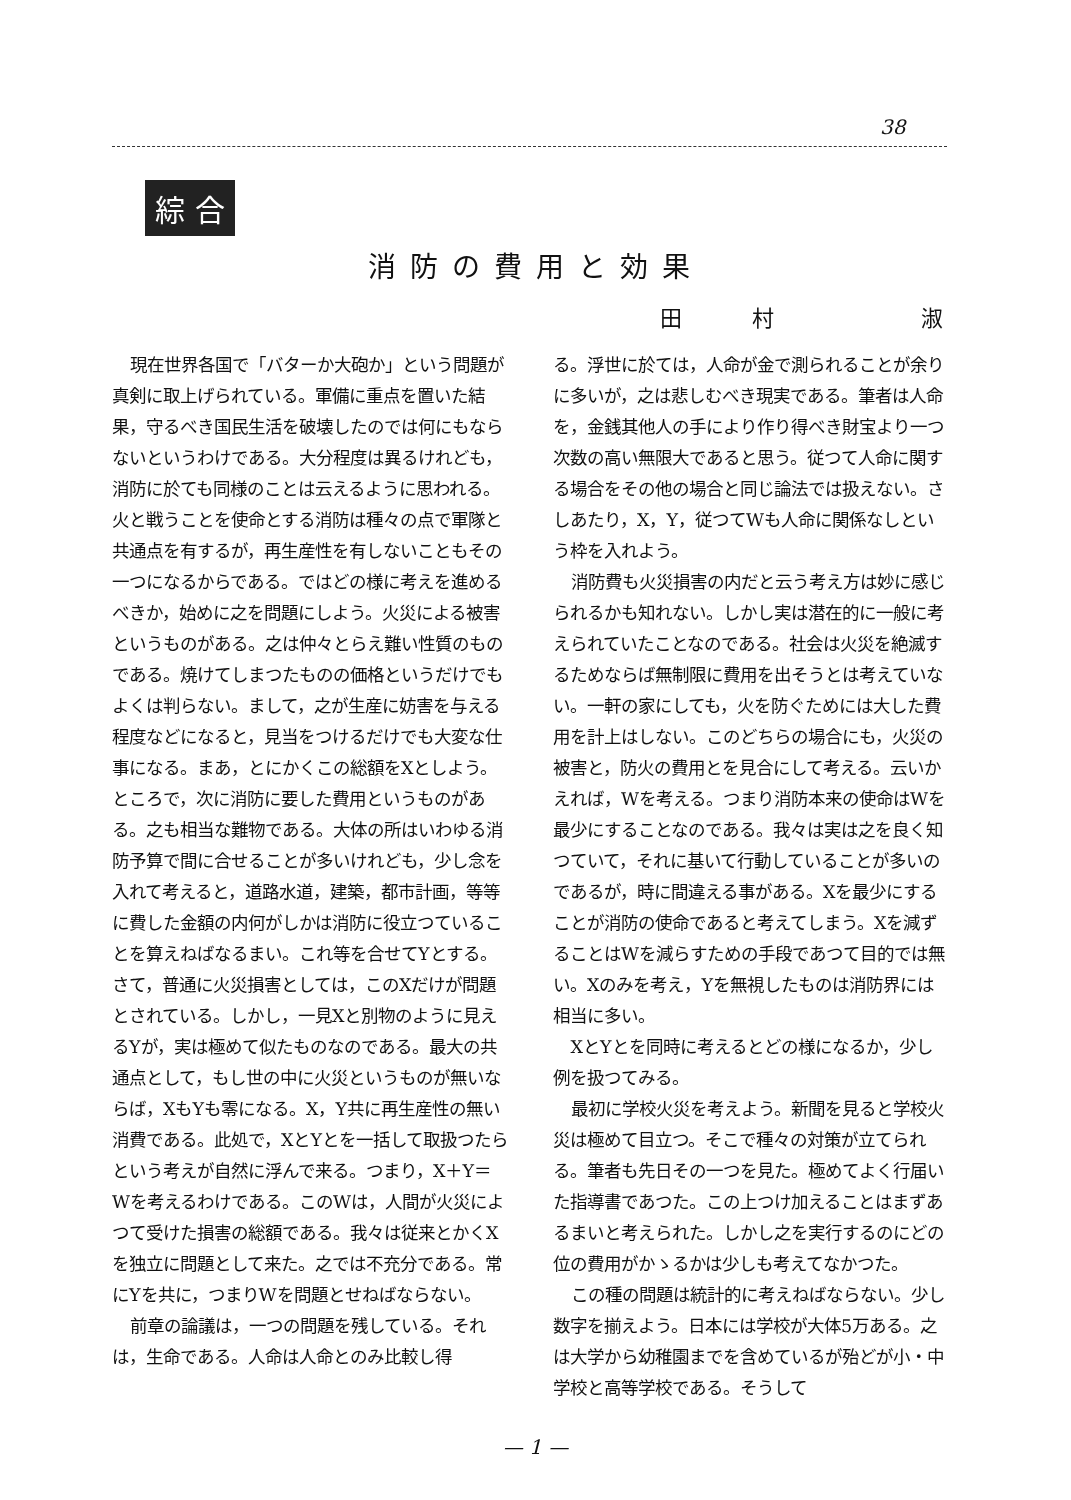38
綜 合
消防の費用と効果
田村 淑
現在世界各国で「バターか大砲か」という問題が真剣に取上げられている。軍備に重点を置いた結果，守るべき国民生活を破壊したのでは何にもならないというわけである。大分程度は異るけれども，消防に於ても同様のことは云えるように思われる。火と戦うことを使命とする消防は種々の点で軍隊と共通点を有するが，再生産性を有しないこともその一つになるからである。ではどの様に考えを進めるべきか，始めに之を問題にしよう。火災による被害というものがある。之は仲々とらえ難い性質のものである。焼けてしまつたものの価格というだけでもよくは判らない。まして，之が生産に妨害を与える程度などになると，見当をつけるだけでも大変な仕事になる。まあ，とにかくこの総額をXとしよう。ところで，次に消防に要した費用というものがある。之も相当な難物である。大体の所はいわゆる消防予算で間に合せることが多いけれども，少し念を入れて考えると，道路水道，建築，都市計画，等等に費した金額の内何がしかは消防に役立つていることを算えねばなるまい。これ等を合せてYとする。さて，普通に火災損害としては，このXだけが問題とされている。しかし，一見Xと別物のように見えるYが，実は極めて似たものなのである。最大の共通点として，もし世の中に火災というものが無いならば，XもYも零になる。X，Y共に再生産性の無い消費である。此処で，XとYとを一括して取扱つたらという考えが自然に浮んで来る。つまり，X＋Y＝Wを考えるわけである。このWは，人間が火災によつて受けた損害の総額である。我々は従来とかくXを独立に問題として来た。之では不充分である。常にYを共に，つまりWを問題とせねばならない。
前章の論議は，一つの問題を残している。それは，生命である。人命は人命とのみ比較し得
る。浮世に於ては，人命が金で測られることが余りに多いが，之は悲しむべき現実である。筆者は人命を，金銭其他人の手により作り得べき財宝より一つ次数の高い無限大であると思う。従つて人命に関する場合をその他の場合と同じ論法では扱えない。さしあたり，X，Y，従つてWも人命に関係なしという枠を入れよう。
消防費も火災損害の内だと云う考え方は妙に感じられるかも知れない。しかし実は潜在的に一般に考えられていたことなのである。社会は火災を絶滅するためならば無制限に費用を出そうとは考えていない。一軒の家にしても，火を防ぐためには大した費用を計上はしない。このどちらの場合にも，火災の被害と，防火の費用とを見合にして考える。云いかえれば，Wを考える。つまり消防本来の使命はWを最少にすることなのである。我々は実は之を良く知つていて，それに基いて行動していることが多いのであるが，時に間違える事がある。Xを最少にすることが消防の使命であると考えてしまう。Xを減ずることはWを減らすための手段であつて目的では無い。Xのみを考え，Yを無視したものは消防界には相当に多い。
XとYとを同時に考えるとどの様になるか，少し例を扱つてみる。
最初に学校火災を考えよう。新聞を見ると学校火災は極めて目立つ。そこで種々の対策が立てられる。筆者も先日その一つを見た。極めてよく行届いた指導書であつた。この上つけ加えることはまずあるまいと考えられた。しかし之を実行するのにどの位の費用がかゝるかは少しも考えてなかつた。
この種の問題は統計的に考えねばならない。少し数字を揃えよう。日本には学校が大体5万ある。之は大学から幼稚園までを含めているが殆どが小・中学校と高等学校である。そうして
— 1 —